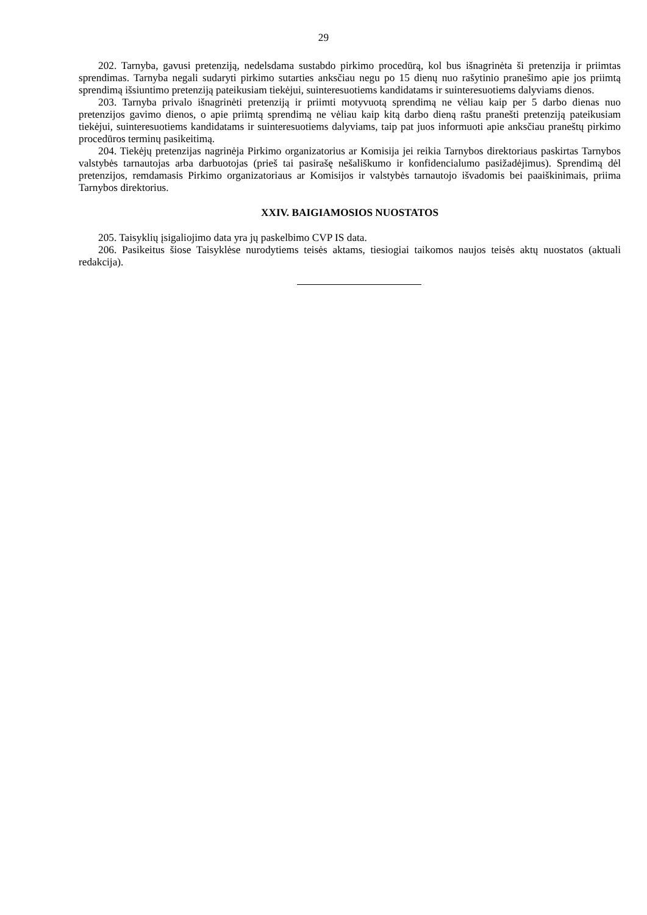29
202. Tarnyba, gavusi pretenziją, nedelsdama sustabdo pirkimo procedūrą, kol bus išnagrinėta ši pretenzija ir priimtas sprendimas. Tarnyba negali sudaryti pirkimo sutarties anksčiau negu po 15 dienų nuo rašytinio pranešimo apie jos priimtą sprendimą išsiuntimo pretenziją pateikusiam tiekėjui, suinteresuotiems kandidatams ir suinteresuotiems dalyviams dienos.
203. Tarnyba privalo išnagrinėti pretenziją ir priimti motyvuotą sprendimą ne vėliau kaip per 5 darbo dienas nuo pretenzijos gavimo dienos, o apie priimtą sprendimą ne vėliau kaip kitą darbo dieną raštu pranešti pretenziją pateikusiam tiekėjui, suinteresuotiems kandidatams ir suinteresuotiems dalyviams, taip pat juos informuoti apie anksčiau praneštų pirkimo procedūros terminų pasikeitimą.
204. Tiekėjų pretenzijas nagrinėja Pirkimo organizatorius ar Komisija jei reikia Tarnybos direktoriaus paskirtas Tarnybos valstybės tarnautojas arba darbuotojas (prieš tai pasirašę nešališkumo ir konfidencialumo pasižadėjimus). Sprendimą dėl pretenzijos, remdamasis Pirkimo organizatoriaus ar Komisijos ir valstybės tarnautojo išvadomis bei paaiškinimais, priima Tarnybos direktorius.
XXIV. BAIGIAMOSIOS NUOSTATOS
205. Taisyklių įsigaliojimo data yra jų paskelbimo CVP IS data.
206. Pasikeitus šiose Taisyklėse nurodytiems teisės aktams, tiesiogiai taikomos naujos teisės aktų nuostatos (aktuali redakcija).